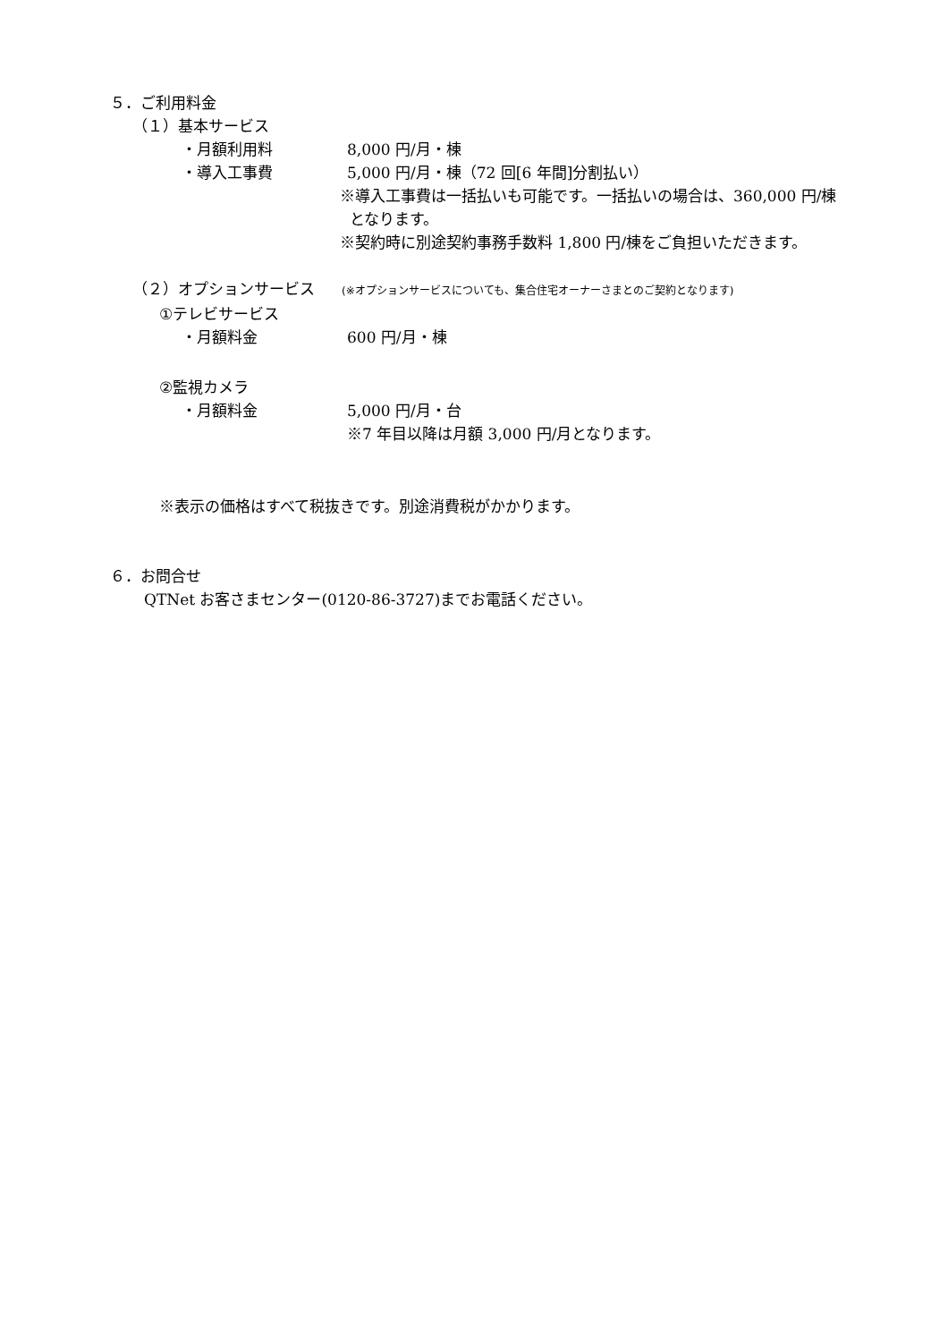５．ご利用料金
（１）基本サービス
・月額利用料 8,000 円/月・棟
・導入工事費 5,000 円/月・棟（72 回[6 年間]分割払い）
※導入工事費は一括払いも可能です。一括払いの場合は、360,000 円/棟
となります。
※契約時に別途契約事務手数料 1,800 円/棟をご負担いただきます。
（２）オプションサービス (※オプションサービスについても、集合住宅オーナーさまとのご契約となります)
①テレビサービス
・月額料金 600 円/月・棟
②監視カメラ
・月額料金 5,000 円/月・台
※7 年目以降は月額 3,000 円/月となります。
※表示の価格はすべて税抜きです。別途消費税がかかります。
６．お問合せ
QTNet お客さまセンター(0120-86-3727)までお電話ください。